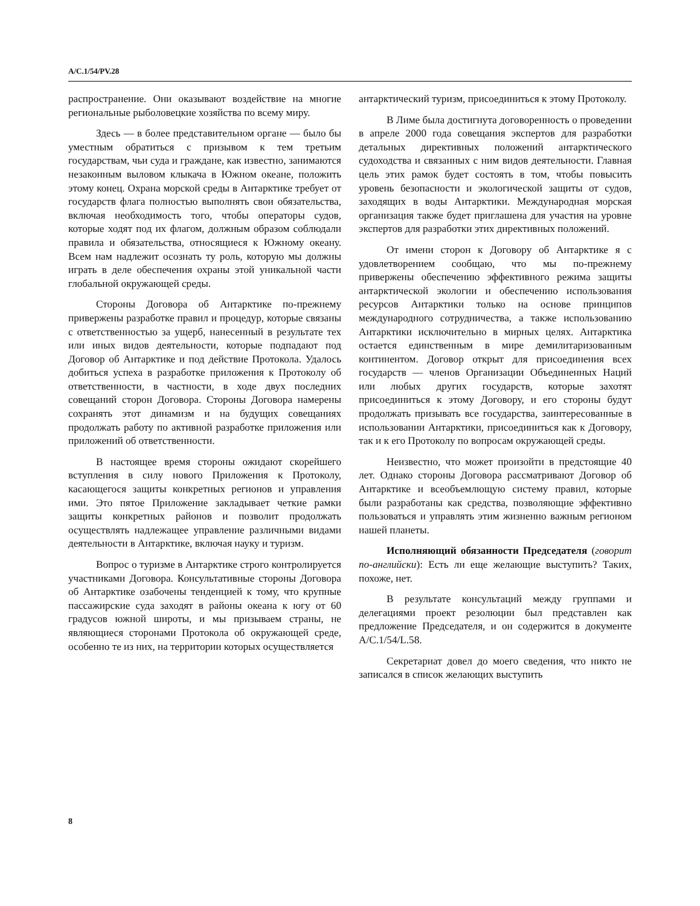A/C.1/54/PV.28
распространение. Они оказывают воздействие на многие региональные рыболовецкие хозяйства по всему миру.
Здесь — в более представительном органе — было бы уместным обратиться с призывом к тем третьим государствам, чьи суда и граждане, как известно, занимаются незаконным выловом клыкача в Южном океане, положить этому конец. Охрана морской среды в Антарктике требует от государств флага полностью выполнять свои обязательства, включая необходимость того, чтобы операторы судов, которые ходят под их флагом, должным образом соблюдали правила и обязательства, относящиеся к Южному океану. Всем нам надлежит осознать ту роль, которую мы должны играть в деле обеспечения охраны этой уникальной части глобальной окружающей среды.
Стороны Договора об Антарктике по-прежнему привержены разработке правил и процедур, которые связаны с ответственностью за ущерб, нанесенный в результате тех или иных видов деятельности, которые подпадают под Договор об Антарктике и под действие Протокола. Удалось добиться успеха в разработке приложения к Протоколу об ответственности, в частности, в ходе двух последних совещаний сторон Договора. Стороны Договора намерены сохранять этот динамизм и на будущих совещаниях продолжать работу по активной разработке приложения или приложений об ответственности.
В настоящее время стороны ожидают скорейшего вступления в силу нового Приложения к Протоколу, касающегося защиты конкретных регионов и управления ими. Это пятое Приложение закладывает четкие рамки защиты конкретных районов и позволит продолжать осуществлять надлежащее управление различными видами деятельности в Антарктике, включая науку и туризм.
Вопрос о туризме в Антарктике строго контролируется участниками Договора. Консультативные стороны Договора об Антарктике озабочены тенденцией к тому, что крупные пассажирские суда заходят в районы океана к югу от 60 градусов южной широты, и мы призываем страны, не являющиеся сторонами Протокола об окружающей среде, особенно те из них, на территории которых осуществляется
антарктический туризм, присоединиться к этому Протоколу.
В Лиме была достигнута договоренность о проведении в апреле 2000 года совещания экспертов для разработки детальных директивных положений антарктического судоходства и связанных с ним видов деятельности. Главная цель этих рамок будет состоять в том, чтобы повысить уровень безопасности и экологической защиты от судов, заходящих в воды Антарктики. Международная морская организация также будет приглашена для участия на уровне экспертов для разработки этих директивных положений.
От имени сторон к Договору об Антарктике я с удовлетворением сообщаю, что мы по-прежнему привержены обеспечению эффективного режима защиты антарктической экологии и обеспечению использования ресурсов Антарктики только на основе принципов международного сотрудничества, а также использованию Антарктики исключительно в мирных целях. Антарктика остается единственным в мире демилитаризованным континентом. Договор открыт для присоединения всех государств — членов Организации Объединенных Наций или любых других государств, которые захотят присоединиться к этому Договору, и его стороны будут продолжать призывать все государства, заинтересованные в использовании Антарктики, присоединиться как к Договору, так и к его Протоколу по вопросам окружающей среды.
Неизвестно, что может произойти в предстоящие 40 лет. Однако стороны Договора рассматривают Договор об Антарктике и всеобъемлющую систему правил, которые были разработаны как средства, позволяющие эффективно пользоваться и управлять этим жизненно важным регионом нашей планеты.
Исполняющий обязанности Председателя (говорит по-английски): Есть ли еще желающие выступить? Таких, похоже, нет.
В результате консультаций между группами и делегациями проект резолюции был представлен как предложение Председателя, и он содержится в документе A/C.1/54/L.58.
Секретариат довел до моего сведения, что никто не записался в список желающих выступить
8